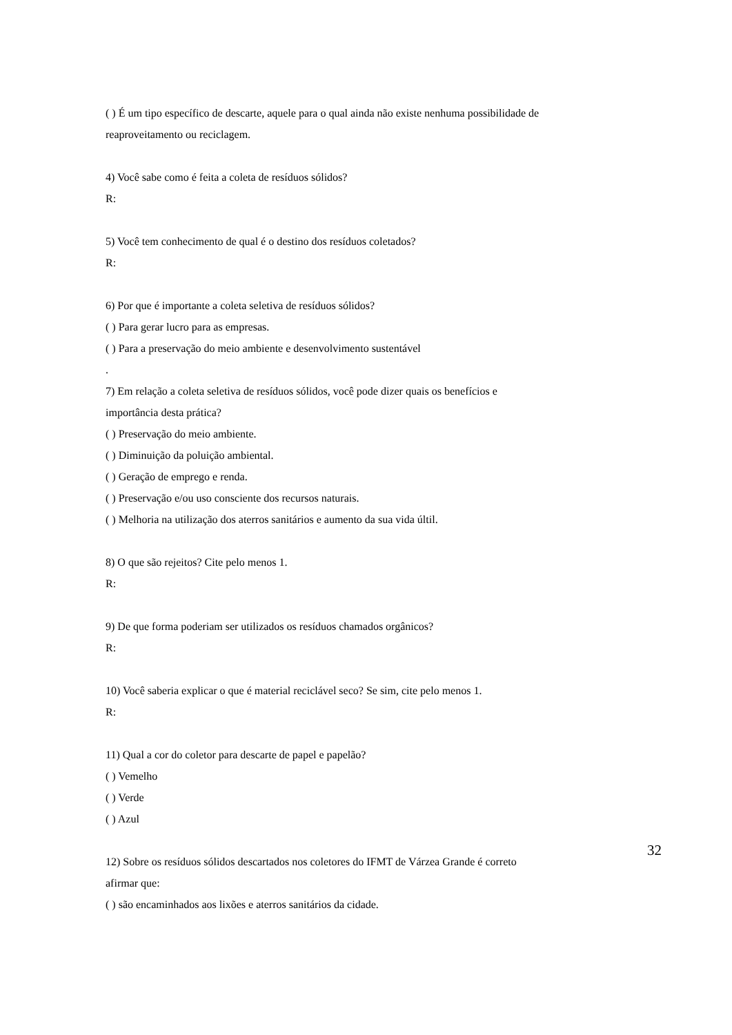( ) É um tipo específico de descarte, aquele para o qual ainda não existe nenhuma possibilidade de reaproveitamento ou reciclagem.
4) Você sabe como é feita a coleta de resíduos sólidos?
R:
5) Você tem conhecimento de qual é o destino dos resíduos coletados?
R:
6) Por que é importante a coleta seletiva de resíduos sólidos?
( ) Para gerar lucro para as empresas.
( ) Para a preservação do meio ambiente e desenvolvimento sustentável
.
7) Em relação a coleta seletiva de resíduos sólidos, você pode dizer quais os benefícios e importância desta prática?
( ) Preservação do meio ambiente.
( ) Diminuição da poluição ambiental.
( ) Geração de emprego e renda.
( ) Preservação e/ou uso consciente dos recursos naturais.
( ) Melhoria na utilização dos aterros sanitários e aumento da sua vida últil.
8) O que são rejeitos? Cite pelo menos 1.
R:
9) De que forma poderiam ser utilizados os resíduos chamados orgânicos?
R:
10) Você saberia explicar o que é material reciclável seco? Se sim, cite pelo menos 1.
R:
11) Qual a cor do coletor para descarte de papel e papelão?
( ) Vemelho
( ) Verde
( ) Azul
12) Sobre os resíduos sólidos descartados nos coletores do IFMT de Várzea Grande é correto afirmar que:
( ) são encaminhados aos lixões e aterros sanitários da cidade.
32